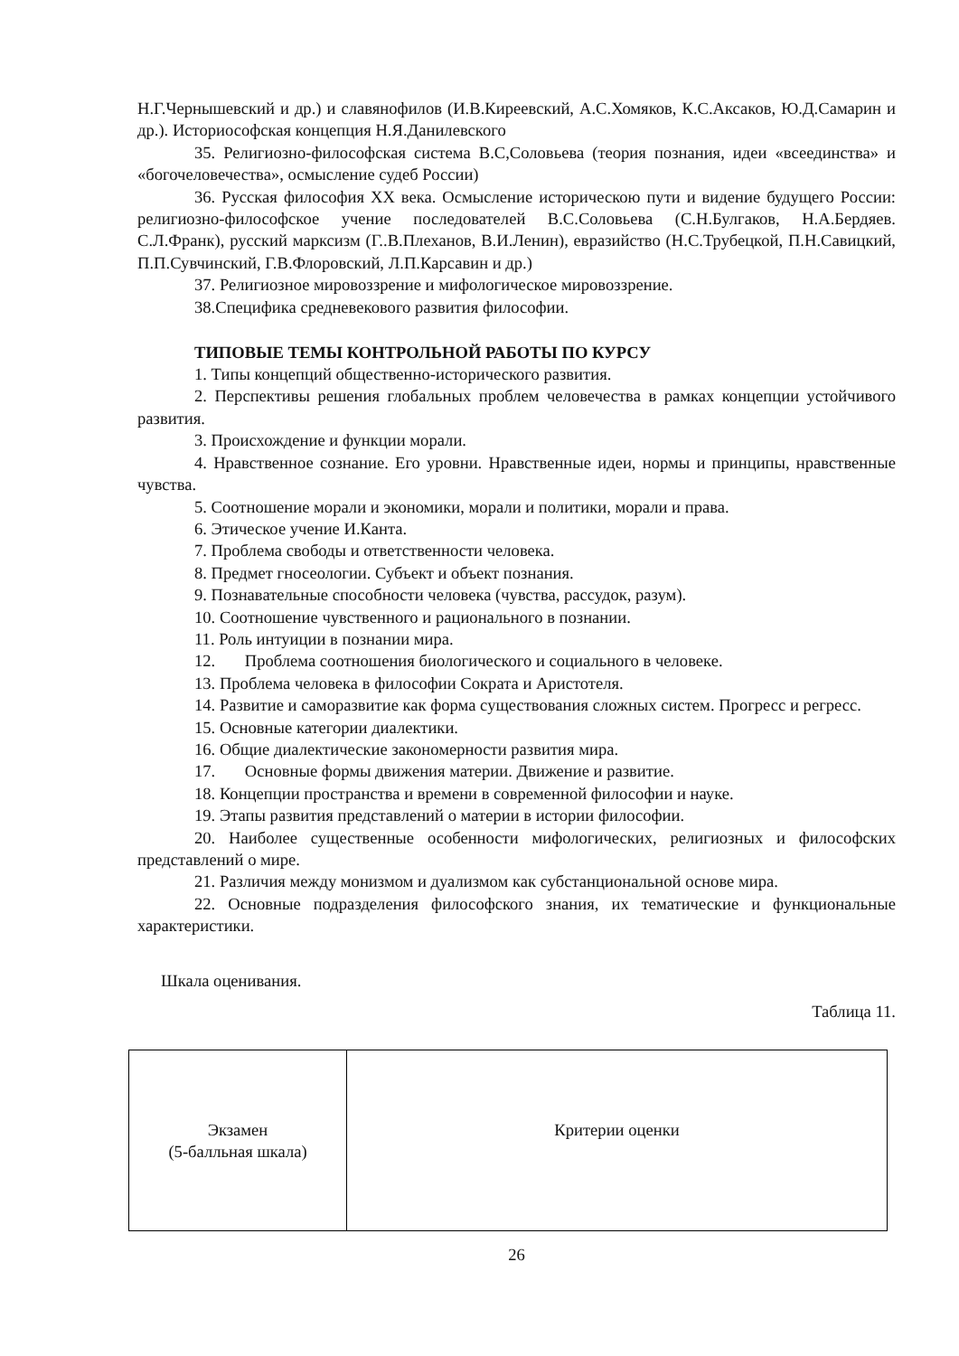Н.Г.Чернышевский и др.) и славянофилов (И.В.Киреевский, А.С.Хомяков, К.С.Аксаков, Ю.Д.Самарин и др.). Историософская концепция Н.Я.Данилевского
35. Религиозно-философская система В.С,Соловьева (теория познания, идеи «всеединства» и «богочеловечества», осмысление судеб России)
36. Русская философия XX века. Осмысление историческою пути и видение будущего России: религиозно-философское учение последователей В.С.Соловьева (С.Н.Булгаков, Н.А.Бердяев. С.Л.Франк), русский марксизм (Г..В.Плеханов, В.И.Ленин), евразийство (Н.С.Трубецкой, П.Н.Савицкий, П.П.Сувчинский, Г.В.Флоровский, Л.П.Карсавин и др.)
37. Религиозное мировоззрение и мифологическое мировоззрение.
38.Специфика средневекового развития философии.
ТИПОВЫЕ ТЕМЫ КОНТРОЛЬНОЙ РАБОТЫ ПО КУРСУ
1. Типы концепций общественно-исторического развития.
2. Перспективы решения глобальных проблем человечества в рамках концепции устойчивого развития.
3. Происхождение и функции морали.
4. Нравственное сознание. Его уровни. Нравственные идеи, нормы и принципы, нравственные чувства.
5. Соотношение морали и экономики, морали и политики, морали и права.
6. Этическое учение И.Канта.
7. Проблема свободы и ответственности человека.
8. Предмет гносеологии. Субъект и объект познания.
9. Познавательные способности человека (чувства, рассудок, разум).
10. Соотношение чувственного и рационального в познании.
11. Роль интуиции в познании мира.
12. Проблема соотношения биологического и социального в человеке.
13. Проблема человека в философии Сократа и Аристотеля.
14. Развитие и саморазвитие как форма существования сложных систем. Прогресс и регресс.
15. Основные категории диалектики.
16. Общие диалектические закономерности развития мира.
17. Основные формы движения материи. Движение и развитие.
18. Концепции пространства и времени в современной философии и науке.
19. Этапы развития представлений о материи в истории философии.
20. Наиболее существенные особенности мифологических, религиозных и философских представлений о мире.
21. Различия между монизмом и дуализмом как субстанциональной основе мира.
22. Основные подразделения философского знания, их тематические и функциональные характеристики.
Шкала оценивания.
Таблица 11.
| Экзамен (5-балльная шкала) | Критерии оценки |
26